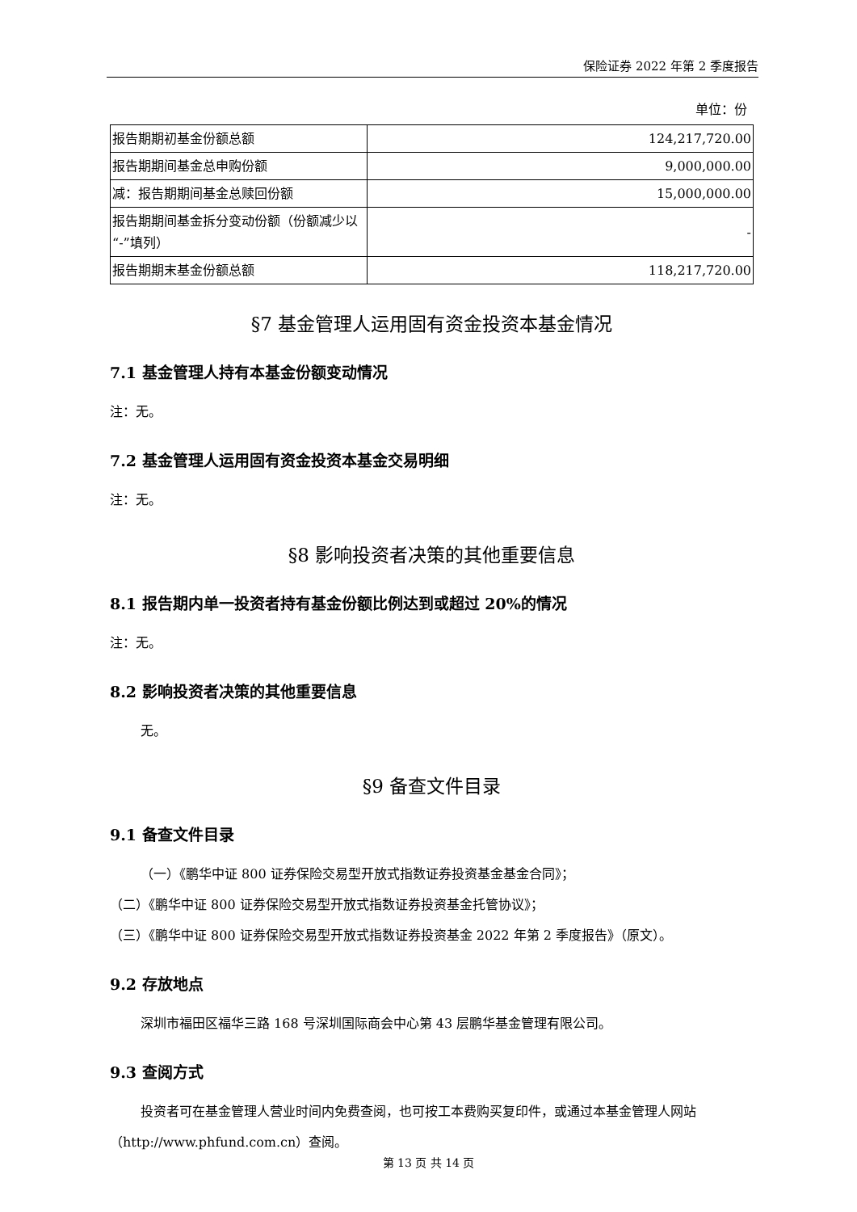保险证券 2022 年第 2 季度报告
单位：份
| 报告期期初基金份额总额 | 124,217,720.00 |
| 报告期期间基金总申购份额 | 9,000,000.00 |
| 减：报告期期间基金总赎回份额 | 15,000,000.00 |
| 报告期期间基金拆分变动份额（份额减少以“-”填列） | - |
| 报告期期末基金份额总额 | 118,217,720.00 |
§7 基金管理人运用固有资金投资本基金情况
7.1 基金管理人持有本基金份额变动情况
注：无。
7.2 基金管理人运用固有资金投资本基金交易明细
注：无。
§8 影响投资者决策的其他重要信息
8.1 报告期内单一投资者持有基金份额比例达到或超过 20%的情况
注：无。
8.2 影响投资者决策的其他重要信息
无。
§9 备查文件目录
9.1 备查文件目录
（一）《鹏华中证 800 证券保险交易型开放式指数证券投资基金基金合同》；
（二）《鹏华中证 800 证券保险交易型开放式指数证券投资基金托管协议》；
（三）《鹏华中证 800 证券保险交易型开放式指数证券投资基金 2022 年第 2 季度报告》（原文）。
9.2 存放地点
深圳市福田区福华三路 168 号深圳国际商会中心第 43 层鹏华基金管理有限公司。
9.3 查阅方式
投资者可在基金管理人营业时间内免费查阅，也可按工本费购买复印件，或通过本基金管理人网站（http://www.phfund.com.cn）查阅。
第 13 页 共 14 页